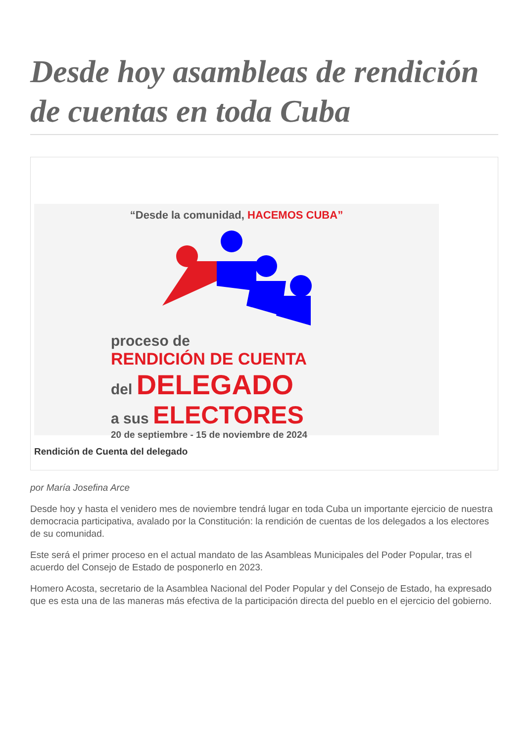Desde hoy asambleas de rendición de cuentas en toda Cuba
“Desde la comunidad, HACEMOS CUBA”
proceso de
RENDICIÓN DE CUENTA
del DELEGADO
a sus ELECTORES
20 de septiembre - 15 de noviembre de 2024
Rendición de Cuenta del delegado
por María Josefina Arce
Desde hoy y hasta el venidero mes de noviembre tendrá lugar en toda Cuba un importante ejercicio de nuestra democracia participativa, avalado por la Constitución: la rendición de cuentas de los delegados a los electores de su comunidad.
Este será el primer proceso en el actual mandato de las Asambleas Municipales del Poder Popular, tras el acuerdo del Consejo de Estado de posponerlo en 2023.
Homero Acosta, secretario de la Asamblea Nacional del Poder Popular y del Consejo de Estado, ha expresado que es esta una de las maneras más efectiva de la participación directa del pueblo en el ejercicio del gobierno.